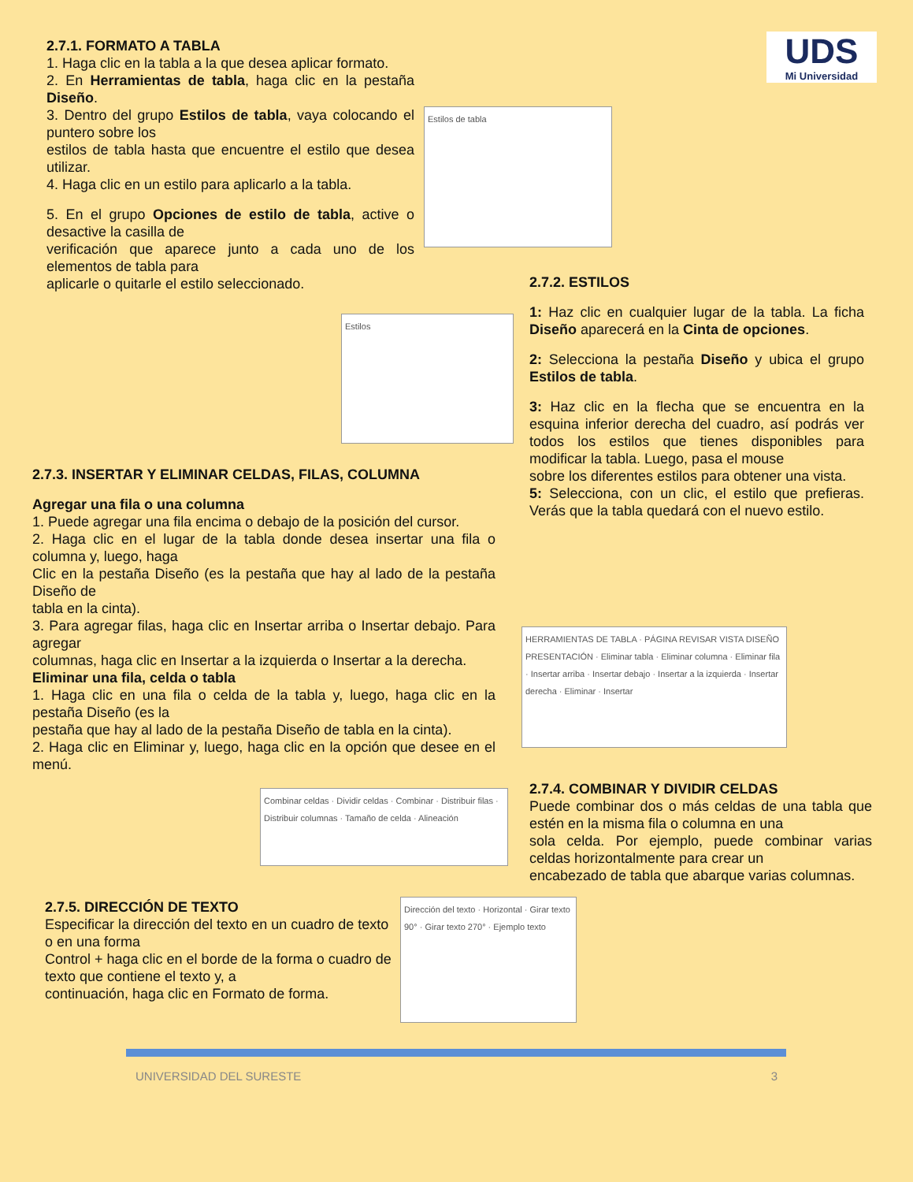UDS
Mi Universidad
2.7.1. FORMATO A TABLA
1. Haga clic en la tabla a la que desea aplicar formato.
2. En Herramientas de tabla, haga clic en la pestaña Diseño.
3. Dentro del grupo Estilos de tabla, vaya colocando el puntero sobre los
estilos de tabla hasta que encuentre el estilo que desea utilizar.
4. Haga clic en un estilo para aplicarlo a la tabla.
5. En el grupo Opciones de estilo de tabla, active o desactive la casilla de
verificación que aparece junto a cada uno de los elementos de tabla para
aplicarle o quitarle el estilo seleccionado.
Estilos de tabla
2.7.2. ESTILOS
1: Haz clic en cualquier lugar de la tabla. La ficha Diseño aparecerá en la Cinta de opciones.
2: Selecciona la pestaña Diseño y ubica el grupo Estilos de tabla.
3: Haz clic en la flecha que se encuentra en la esquina inferior derecha del cuadro, así podrás ver todos los estilos que tienes disponibles para modificar la tabla. Luego, pasa el mouse
sobre los diferentes estilos para obtener una vista.
5: Selecciona, con un clic, el estilo que prefieras. Verás que la tabla quedará con el nuevo estilo.
Estilos
2.7.3. INSERTAR Y ELIMINAR CELDAS, FILAS, COLUMNA
Agregar una fila o una columna
1. Puede agregar una fila encima o debajo de la posición del cursor.
2. Haga clic en el lugar de la tabla donde desea insertar una fila o columna y, luego, haga
Clic en la pestaña Diseño (es la pestaña que hay al lado de la pestaña Diseño de
tabla en la cinta).
3. Para agregar filas, haga clic en Insertar arriba o Insertar debajo. Para agregar
columnas, haga clic en Insertar a la izquierda o Insertar a la derecha.
Eliminar una fila, celda o tabla
1. Haga clic en una fila o celda de la tabla y, luego, haga clic en la pestaña Diseño (es la
pestaña que hay al lado de la pestaña Diseño de tabla en la cinta).
2. Haga clic en Eliminar y, luego, haga clic en la opción que desee en el menú.
HERRAMIENTAS DE TABLA · PÁGINA REVISAR VISTA DISEÑO PRESENTACIÓN · Eliminar tabla · Eliminar columna · Eliminar fila · Insertar arriba · Insertar debajo · Insertar a la izquierda · Insertar derecha · Eliminar · Insertar
Combinar celdas · Dividir celdas · Combinar · Distribuir filas · Distribuir columnas · Tamaño de celda · Alineación
2.7.4. COMBINAR Y DIVIDIR CELDAS
Puede combinar dos o más celdas de una tabla que estén en la misma fila o columna en una
sola celda. Por ejemplo, puede combinar varias celdas horizontalmente para crear un
encabezado de tabla que abarque varias columnas.
2.7.5. DIRECCIÓN DE TEXTO
Especificar la dirección del texto en un cuadro de texto o en una forma
Control + haga clic en el borde de la forma o cuadro de texto que contiene el texto y, a
continuación, haga clic en Formato de forma.
Dirección del texto · Horizontal · Girar texto 90° · Girar texto 270° · Ejemplo texto
UNIVERSIDAD DEL SURESTE 3